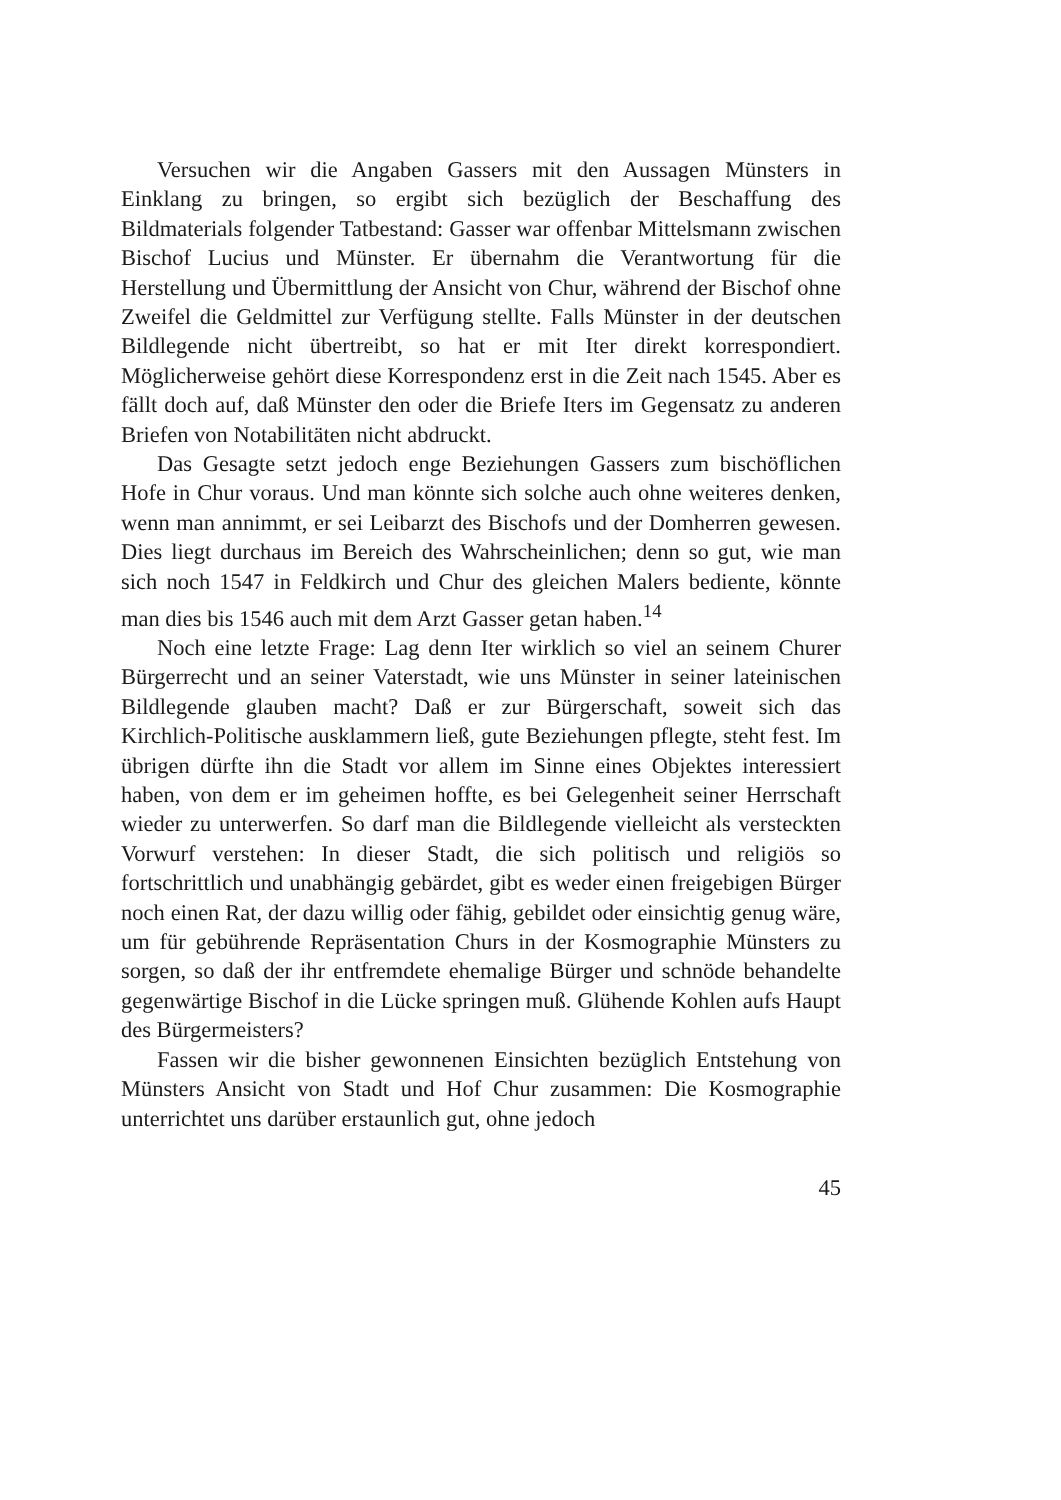Versuchen wir die Angaben Gassers mit den Aussagen Münsters in Einklang zu bringen, so ergibt sich bezüglich der Beschaffung des Bildmaterials folgender Tatbestand: Gasser war offenbar Mittelsmann zwischen Bischof Lucius und Münster. Er übernahm die Verantwortung für die Herstellung und Übermittlung der Ansicht von Chur, während der Bischof ohne Zweifel die Geldmittel zur Verfügung stellte. Falls Münster in der deutschen Bildlegende nicht übertreibt, so hat er mit Iter direkt korrespondiert. Möglicherweise gehört diese Korrespondenz erst in die Zeit nach 1545. Aber es fällt doch auf, daß Münster den oder die Briefe Iters im Gegensatz zu anderen Briefen von Notabilitäten nicht abdruckt.
Das Gesagte setzt jedoch enge Beziehungen Gassers zum bischöflichen Hofe in Chur voraus. Und man könnte sich solche auch ohne weiteres denken, wenn man annimmt, er sei Leibarzt des Bischofs und der Domherren gewesen. Dies liegt durchaus im Bereich des Wahrscheinlichen; denn so gut, wie man sich noch 1547 in Feldkirch und Chur des gleichen Malers bediente, könnte man dies bis 1546 auch mit dem Arzt Gasser getan haben.<sup>14</sup>
Noch eine letzte Frage: Lag denn Iter wirklich so viel an seinem Churer Bürgerrecht und an seiner Vaterstadt, wie uns Münster in seiner lateinischen Bildlegende glauben macht? Daß er zur Bürgerschaft, soweit sich das Kirchlich-Politische ausklammern ließ, gute Beziehungen pflegte, steht fest. Im übrigen dürfte ihn die Stadt vor allem im Sinne eines Objektes interessiert haben, von dem er im geheimen hoffte, es bei Gelegenheit seiner Herrschaft wieder zu unterwerfen. So darf man die Bildlegende vielleicht als versteckten Vorwurf verstehen: In dieser Stadt, die sich politisch und religiös so fortschrittlich und unabhängig gebärdet, gibt es weder einen freigebigen Bürger noch einen Rat, der dazu willig oder fähig, gebildet oder einsichtig genug wäre, um für gebührende Repräsentation Churs in der Kosmographie Münsters zu sorgen, so daß der ihr entfremdete ehemalige Bürger und schnöde behandelte gegenwärtige Bischof in die Lücke springen muß. Glühende Kohlen aufs Haupt des Bürgermeisters?
Fassen wir die bisher gewonnenen Einsichten bezüglich Entstehung von Münsters Ansicht von Stadt und Hof Chur zusammen: Die Kosmographie unterrichtet uns darüber erstaunlich gut, ohne jedoch
45